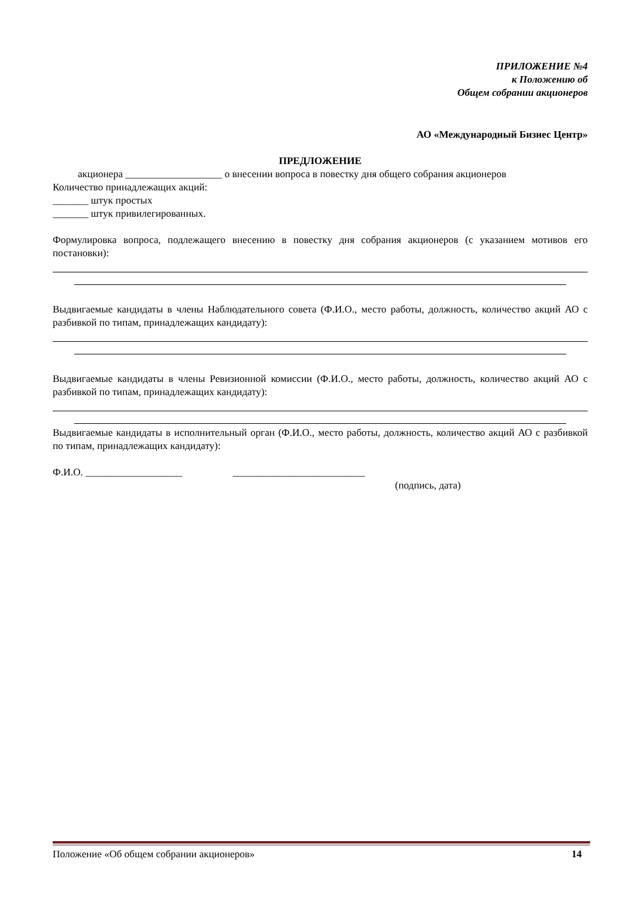ПРИЛОЖЕНИЕ №4
к Положению об
Общем собрании акционеров
АО «Международный Бизнес Центр»
ПРЕДЛОЖЕНИЕ
акционера ___________________ о внесении вопроса в повестку дня общего собрания акционеров
Количество принадлежащих акций:
_______ штук простых
_______ штук привилегированных.
Формулировка вопроса, подлежащего внесению в повестку дня собрания акционеров (с указанием мотивов его постановки):
Выдвигаемые кандидаты в члены Наблюдательного совета (Ф.И.О., место работы, должность, количество акций АО с разбивкой по типам, принадлежащих кандидату):
Выдвигаемые кандидаты в члены Ревизионной комиссии (Ф.И.О., место работы, должность, количество акций АО с разбивкой по типам, принадлежащих кандидату):
Выдвигаемые кандидаты в исполнительный орган (Ф.И.О., место работы, должность, количество акций АО с разбивкой по типам, принадлежащих кандидату):
Ф.И.О. ___________________ __________________________
(подпись, дата)
Положение «Об общем собрании акционеров» 14